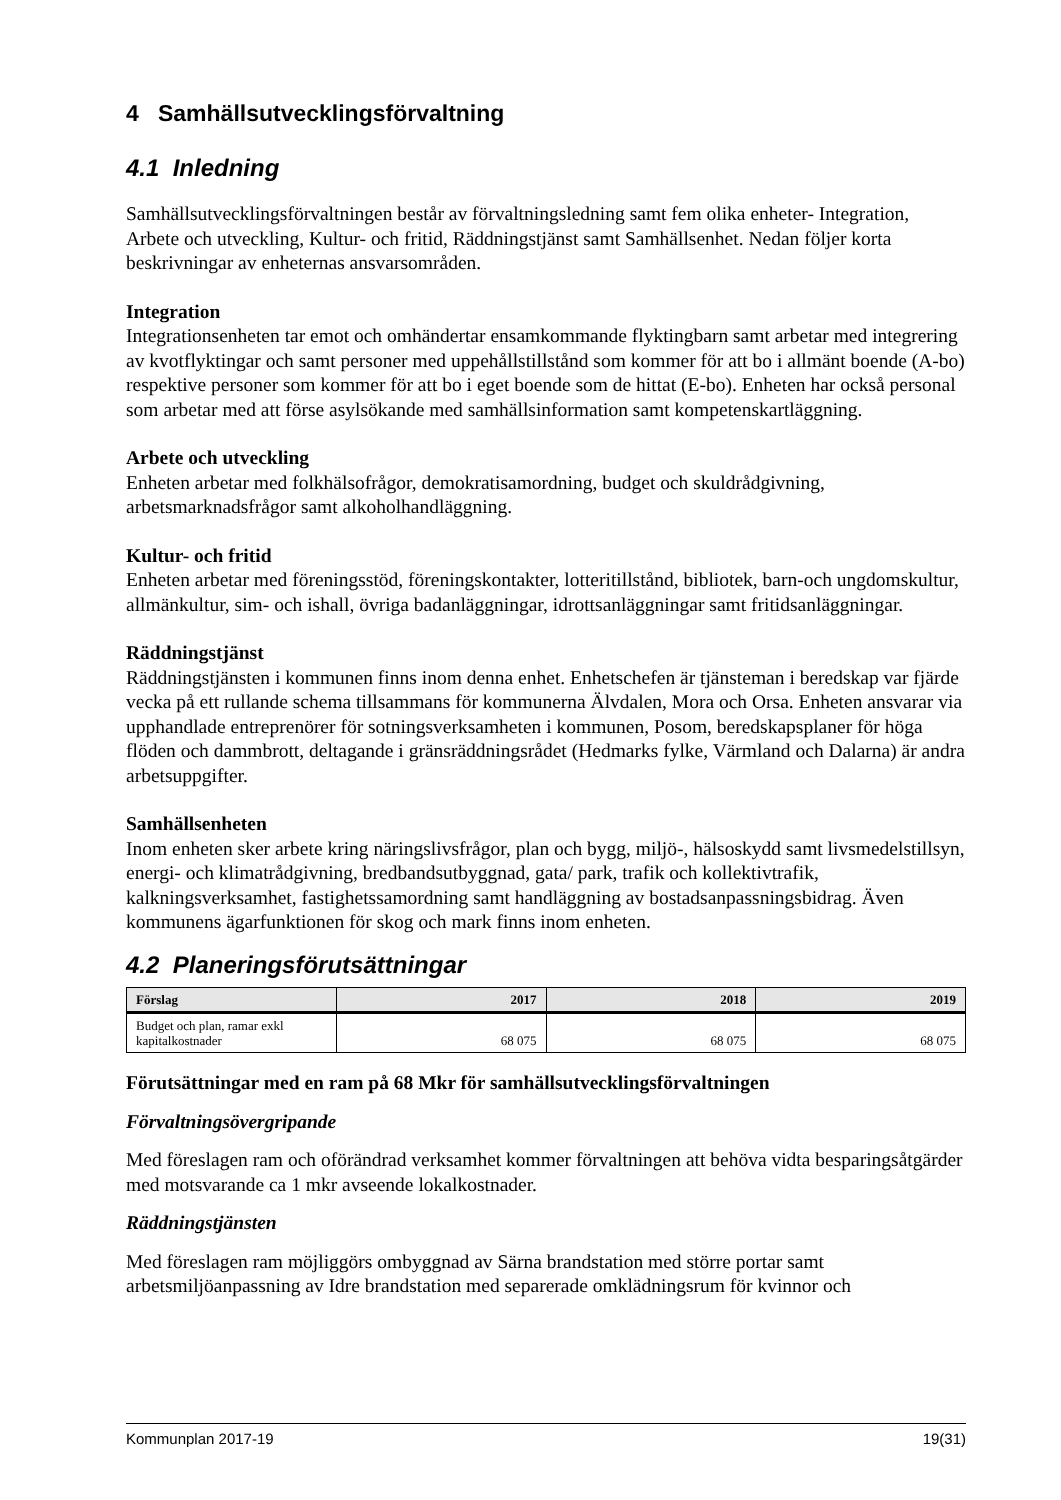4 Samhällsutvecklingsförvaltning
4.1 Inledning
Samhällsutvecklingsförvaltningen består av förvaltningsledning samt fem olika enheter- Integration, Arbete och utveckling, Kultur- och fritid, Räddningstjänst samt Samhällsenhet. Nedan följer korta beskrivningar av enheternas ansvarsområden.
Integration
Integrationsenheten tar emot och omhändertar ensamkommande flyktingbarn samt arbetar med integrering av kvotflyktingar och samt personer med uppehållstillstånd som kommer för att bo i allmänt boende (A-bo) respektive personer som kommer för att bo i eget boende som de hittat (E-bo). Enheten har också personal som arbetar med att förse asylsökande med samhällsinformation samt kompetenskartläggning.
Arbete och utveckling
Enheten arbetar med folkhälsofrågor, demokratisamordning, budget och skuldrådgivning, arbetsmarknadsfrågor samt alkoholhandläggning.
Kultur- och fritid
Enheten arbetar med föreningsstöd, föreningskontakter, lotteritillstånd, bibliotek, barn-och ungdomskultur, allmänkultur, sim- och ishall, övriga badanläggningar, idrottsanläggningar samt fritidsanläggningar.
Räddningstjänst
Räddningstjänsten i kommunen finns inom denna enhet. Enhetschefen är tjänsteman i beredskap var fjärde vecka på ett rullande schema tillsammans för kommunerna Älvdalen, Mora och Orsa. Enheten ansvarar via upphandlade entreprenörer för sotningsverksamheten i kommunen, Posom, beredskapsplaner för höga flöden och dammbrott, deltagande i gränsräddningsrådet (Hedmarks fylke, Värmland och Dalarna) är andra arbetsuppgifter.
Samhällsenheten
Inom enheten sker arbete kring näringslivsfrågor, plan och bygg, miljö-, hälsoskydd samt livsmedelstillsyn, energi- och klimatrådgivning, bredbandsutbyggnad, gata/ park, trafik och kollektivtrafik, kalkningsverksamhet, fastighetssamordning samt handläggning av bostadsanpassningsbidrag. Även kommunens ägarfunktionen för skog och mark finns inom enheten.
4.2 Planeringsförutsättningar
| Förslag | 2017 | 2018 | 2019 |
| --- | --- | --- | --- |
| Budget och plan, ramar exkl kapitalkostnader | 68 075 | 68 075 | 68 075 |
Förutsättningar med en ram på 68 Mkr för samhällsutvecklingsförvaltningen
Förvaltningsövergripande
Med föreslagen ram och oförändrad verksamhet kommer förvaltningen att behöva vidta besparingsåtgärder med motsvarande ca 1 mkr avseende lokalkostnader.
Räddningstjänsten
Med föreslagen ram möjliggörs ombyggnad av Särna brandstation med större portar samt arbetsmiljöanpassning av Idre brandstation med separerade omklädningsrum för kvinnor och
Kommunplan 2017-19 19(31)